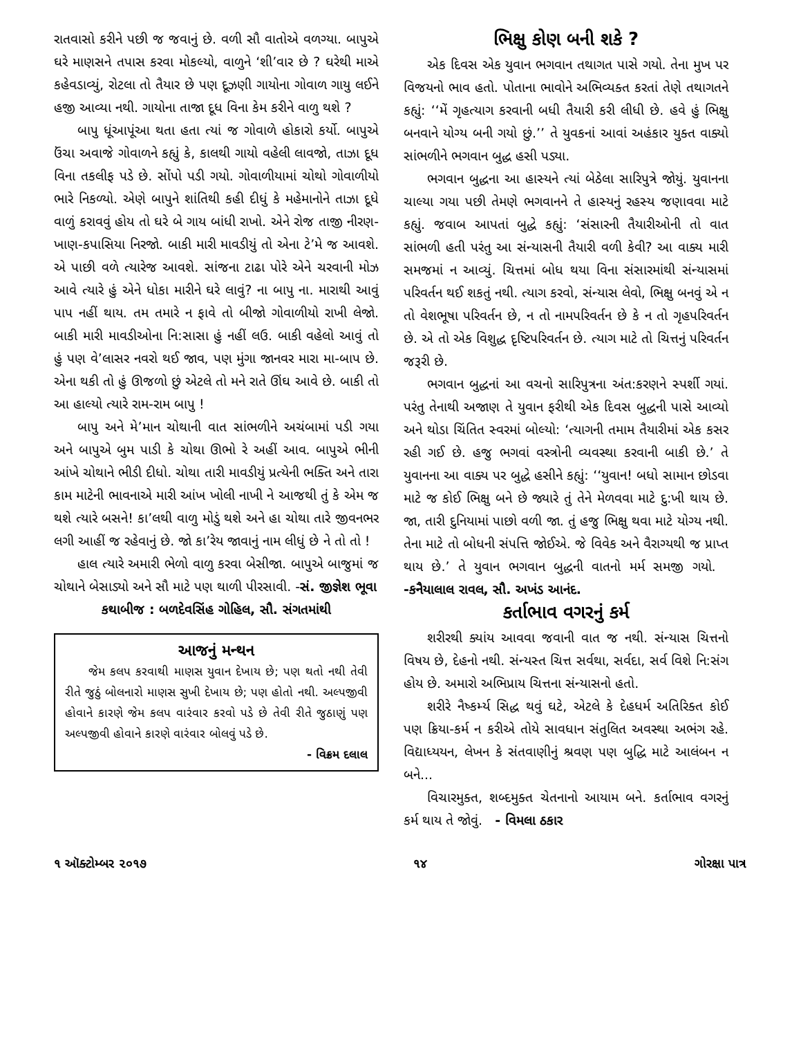રાતવાસો કરીને પછી જ જવાનું છે. વળી સૌ વાતોએ વળગ્યા. બાપુએ ઘરે માણસને તપાસ કરવા મોકલ્યો, વાળુને ‘શી’વાર છે ? ઘરેથી માએ કહેવડાવ્યું, રોટલા તો તૈયાર છે પણ દૂઝણી ગાયોના ગોવાળ ગાયુ લઈને હજી આવ્યા નથી. ગાયોના તાજા દૂધ વિના કેમ કરીને વાળુ થશે ?
બાપુ ધૂંઆપૂંઆ થતા હતા ત્યાં જ ગોવાળે હોકારો કર્યો. બાપુએ ઉંચા અવાજે ગોવાળને કહ્યું કે, કાલથી ગાયો વહેલી લાવજો, તાઝા દૂધ વિના તકલીફ પડે છે. સોંપો પડી ગયો. ગોવાળીયામાં ચોથો ગોવાળીયો ભારે નિકળ્યો. એણે બાપુને શાંતિથી કહી દીધું કે મહેમાનોને તાઝા દૂધે વાળું કરાવવું હોય તો ઘરે બે ગાય બાંધી રાખો. એને રોજ તાજી નીરણ-ખાણ-કપાસિયા નિરજો. બાકી મારી માવડીયું તો એના ટે’મે જ આવશે. એ પાછી વળે ત્યારેજ આવશે. સાંજના ટાઢા પોરે એને ચરવાની મોઝ આવે ત્યારે હું એને ધોકા મારીને ઘરે લાવું? ના બાપુ ના. મારાથી આવું પાપ નહીં થાય. તમ તમારે ન ફાવે તો બીજો ગોવાળીયો રાખી લેજો. બાકી મારી માવડીઓના નિ:સાસા હું નહીં લઉ. બાકી વહેલો આવું તો હું પણ વે’લાસર નવરો થઈ જાવ, પણ મુંગા જાનવર મારા મા-બાપ છે. એના થકી તો હું ઊજળો છું એટલે તો મને રાતે ઊંઘ આવે છે. બાકી તો આ હાલ્યો ત્યારે રામ-રામ બાપુ !
બાપુ અને મે’માન ચોથાની વાત સાંભળીને અચંબામાં પડી ગયા અને બાપુએ બુમ પાડી કે ચોથા ઊભો રે અહીં આવ. બાપુએ ભીની આંખે ચોથાને ભીડી દીધો. ચોથા તારી માવડીયું પ્રત્યેની ભક્તિ અને તારા કામ માટેની ભાવનાએ મારી આંખ ખોલી નાખી ને આજથી તું કે એમ જ થશે ત્યારે બસને! કા’લથી વાળુ મોડું થશે અને હા ચોથા તારે જીવનભર લગી આહીં જ રહેવાનું છે. જો કા’રેય જાવાનું નામ લીધું છે ને તો તો !
હાલ ત્યારે અમારી ભેળો વાળુ કરવા બેસીજા. બાપુએ બાજુમાં જ ચોથાને બેસાડ્યો અને સૌ માટે પણ થાળી પીરસાવી. -સં. જીજ્ઞેશ ભૂવા
કથાબીજ : બળદેવસિંહ ગોહિલ, સૌ. સંગતમાંથી
આજનું મન્થન
જેમ કલપ કરવાથી માણસ યુવાન દેખાય છે; પણ થતો નથી તેવી રીતે જુઠું બોલનારો માણસ સુખી દેખાય છે; પણ હોતો નથી. અલ્પજીવી હોવાને કારણે જેમ કલપ વારંવાર કરવો પડે છે તેવી રીતે જુઠાણું પણ અલ્પજીવી હોવાને કારણે વારંવાર બોલવું પડે છે.
- વિક્રમ દલાલ
ભિક્ષુ કોણ બની શકે ?
એક દિવસ એક યુવાન ભગવાન તથાગત પાસે ગયો. તેના મુખ પર વિજયનો ભાવ હતો. પોતાના ભાવોને અભિવ્યક્ત કરતાં તેણે તથાગતને કહ્યું: ‘‘મેં ગૃહત્યાગ કરવાની બધી તૈયારી કરી લીધી છે. હવે હું ભિક્ષુ બનવાને યોગ્ય બની ગયો છું.’’ તે યુવકનાં આવાં અહંકાર યુક્ત વાક્યો સાંભળીને ભગવાન બુદ્ધ હસી પડ્યા.
ભગવાન બુદ્ધના આ હાસ્યને ત્યાં બેઠેલા સારિપુત્રે જોયું. યુવાનના ચાલ્યા ગયા પછી તેમણે ભગવાનને તે હાસ્યનું રહસ્ય જણાવવા માટે કહ્યું. જવાબ આપતાં બુદ્ધે કહ્યું: ‘સંસારની તૈયારીઓની તો વાત સાંભળી હતી પરંતુ આ સંન્યાસની તૈયારી વળી કેવી? આ વાક્ય મારી સમજમાં ન આવ્યું. ચિત્તમાં બોધ થયા વિના સંસારમાંથી સંન્યાસમાં પરિવર્તન થઈ શકતું નથી. ત્યાગ કરવો, સંન્યાસ લેવો, ભિક્ષુ બનવું એ ન તો વેશભૂષા પરિવર્તન છે, ન તો નામપરિવર્તન છે કે ન તો ગૃહપરિવર્તન છે. એ તો એક વિશુદ્ધ દૃષ્ટિપરિવર્તન છે. ત્યાગ માટે તો ચિત્તનું પરિવર્તન જરૂરી છે.
ભગવાન બુદ્ધનાં આ વચનો સારિપુત્રના અંત:કરણને સ્પર્શી ગયાં. પરંતુ તેનાથી અજાણ તે યુવાન ફરીથી એક દિવસ બુદ્ધની પાસે આવ્યો અને થોડા ચિંતિત સ્વરમાં બોલ્યો: ‘ત્યાગની તમામ તૈયારીમાં એક કસર રહી ગઈ છે. હજુ ભગવાં વસ્ત્રોની વ્યવસ્થા કરવાની બાકી છે.’ તે યુવાનના આ વાક્ય પર બુદ્ધે હસીને કહ્યું: ‘‘યુવાન! બધો સામાન છોડવા માટે જ કોઈ ભિક્ષુ બને છે જ્યારે તું તેને મેળવવા માટે દુ:ખી થાય છે. જા, તારી દુનિયામાં પાછો વળી જા. તું હજુ ભિક્ષુ થવા માટે યોગ્ય નથી. તેના માટે તો બોધની સંપત્તિ જોઈએ. જે વિવેક અને વૈરાગ્યથી જ પ્રાપ્ત થાય છે.’ તે યુવાન ભગવાન બુદ્ધની વાતનો મર્મ સમજી ગયો. -કનૈયાલાલ રાવલ, સૌ. અખંડ આનંદ.
કર્તાભાવ વગરનું કર્મ
શરીરથી ક્યાંય આવવા જવાની વાત જ નથી. સંન્યાસ ચિત્તનો વિષય છે, દેહનો નથી. સંન્યસ્ત ચિત્ત સર્વથા, સર્વદા, સર્વ વિશે નિ:સંગ હોય છે. અમારો અભિપ્રાય ચિત્તના સંન્યાસનો હતો.
શરીરે નૈષ્કર્મ્ય સિદ્ધ થવું ઘટે, એટલે કે દેહધર્મ અતિરિક્ત કોઈ પણ ક્રિયા-કર્મ ન કરીએ તોયે સાવધાન સંતુલિત અવસ્થા અભંગ રહે. વિદ્યાધ્યયન, લેખન કે સંતવાણીનું શ્રવણ પણ બુદ્ધિ માટે આલંબન ન બને...
વિચારમુક્ત, શબ્દમુક્ત ચેતનાનો આયામ બને. કર્તાભાવ વગરનું કર્મ થાય તે જોવું. - વિમલા ઠકાર
૧ ઑક્ટોમ્બર ૨૦૧૭ ૧૪ ગોરક્ષા પાત્ર